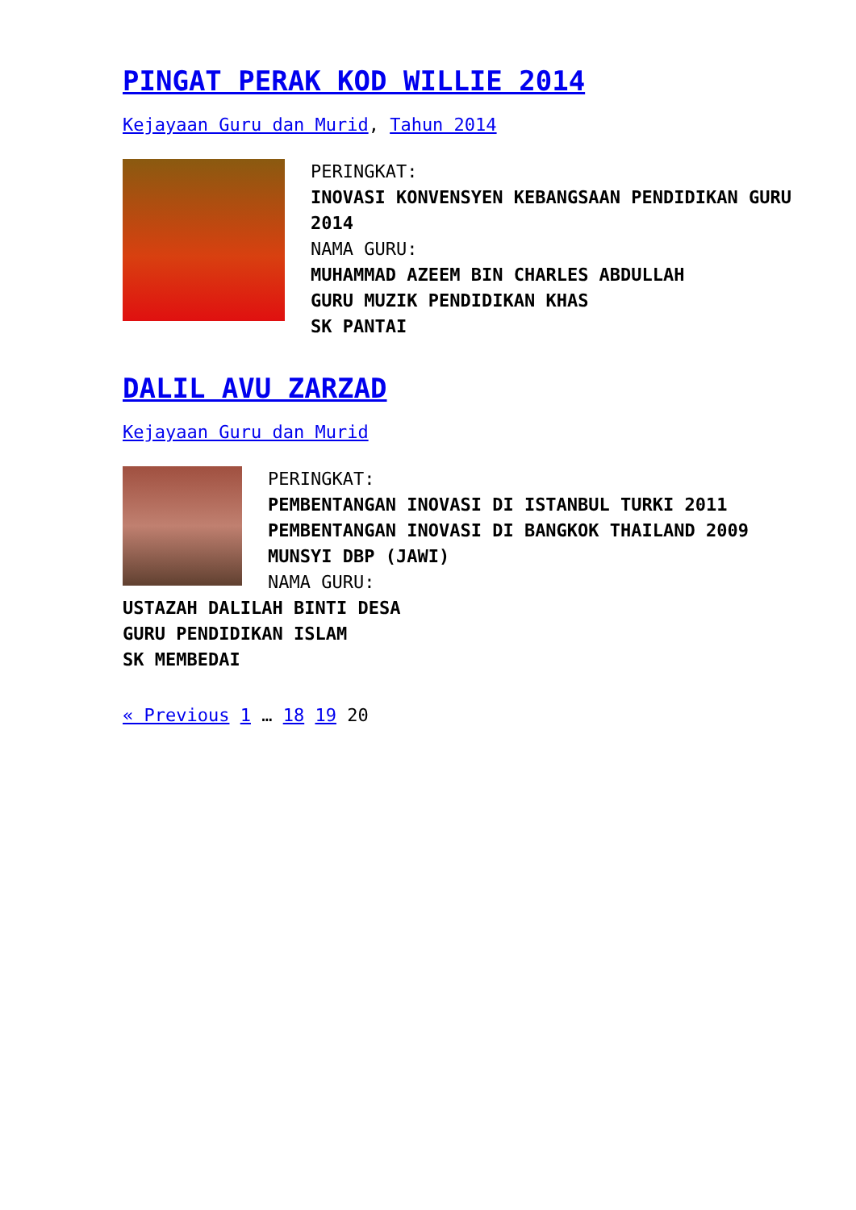PINGAT PERAK KOD WILLIE 2014
Kejayaan Guru dan Murid, Tahun 2014
PERINGKAT:
INOVASI KONVENSYEN KEBANGSAAN PENDIDIKAN GURU 2014
NAMA GURU:
MUHAMMAD AZEEM BIN CHARLES ABDULLAH
GURU MUZIK PENDIDIKAN KHAS
SK PANTAI
DALIL AVU ZARZAD
Kejayaan Guru dan Murid
PERINGKAT:
PEMBENTANGAN INOVASI DI ISTANBUL TURKI 2011
PEMBENTANGAN INOVASI DI BANGKOK THAILAND 2009
MUNSYI DBP (JAWI)
NAMA GURU:
USTAZAH DALILAH BINTI DESA
GURU PENDIDIKAN ISLAM
SK MEMBEDAI
« Previous 1 … 18 19 20